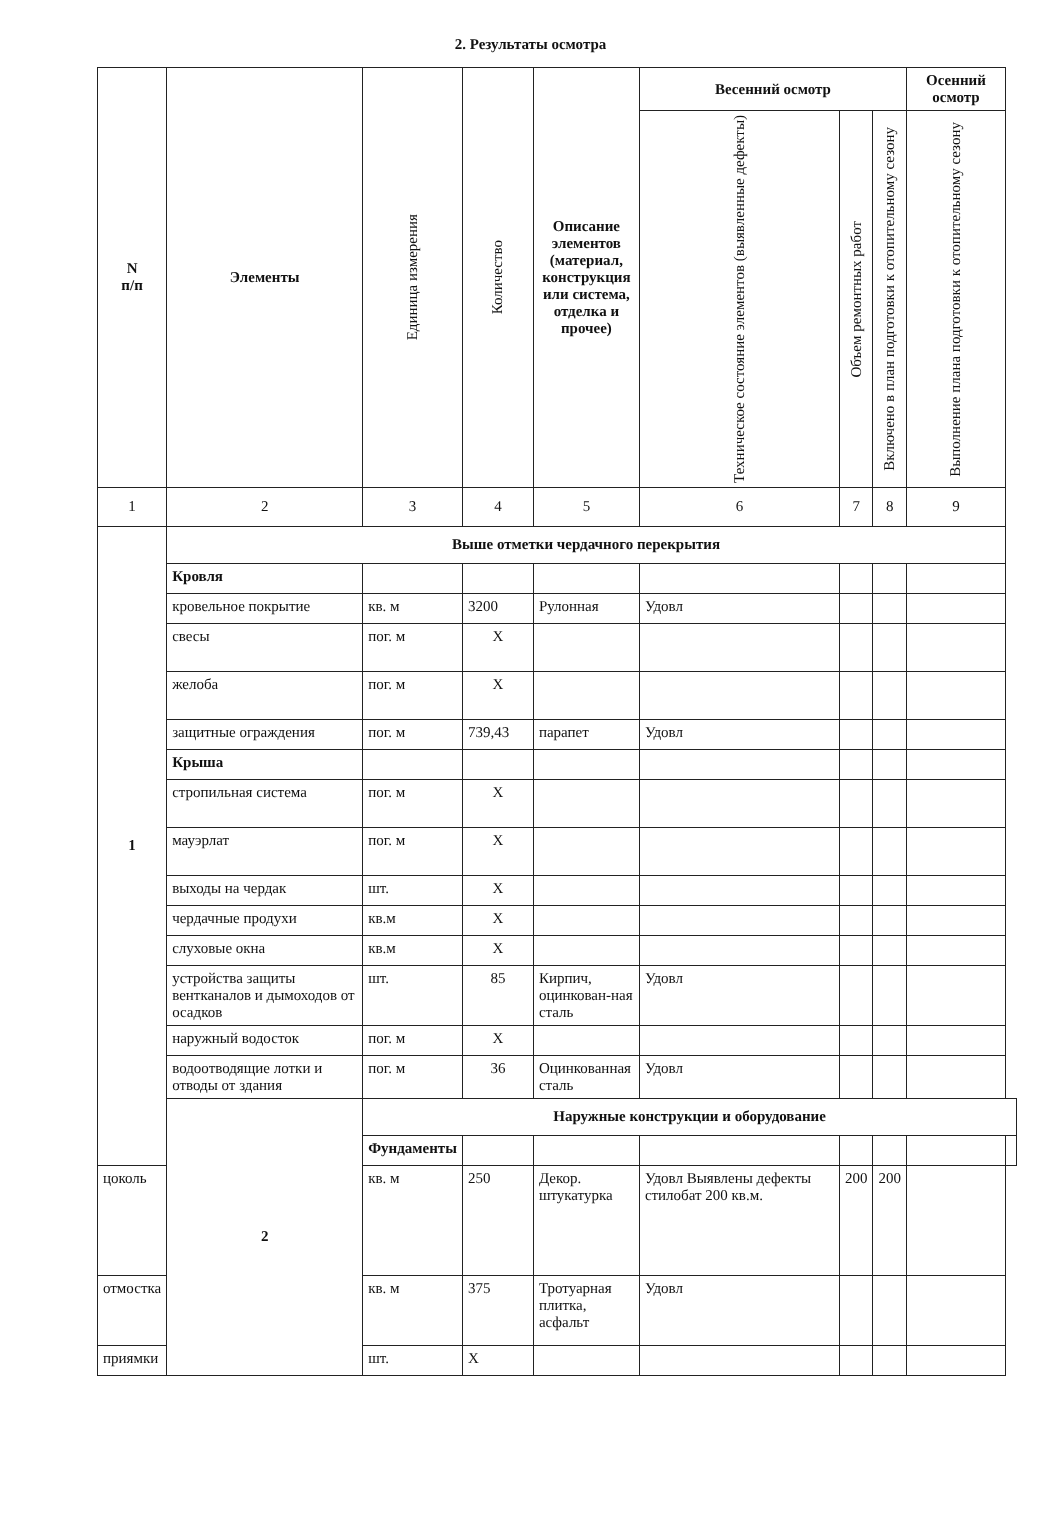2. Результаты осмотра
| N п/п | Элементы | Единица измерения | Количество | Описание элементов (материал, конструкция или система, отделка и прочее) | Весенний осмотр | | | Осенний осмотр | |
| --- | --- | --- | --- | --- | --- | --- | --- | --- | --- |
| | | | | | Техническое состояние элементов (выявленные дефекты) | Объем ремонтных работ | Включено в план подготовки к отопительному сезону | Выполнение плана подготовки к отопительному сезону | |
| 1 | 2 | 3 | 4 | 5 | 6 | 7 | 8 | 9 | |
| 1 | Выше отметки чердачного перекрытия | | | | | | | | |
| | Кровля | | | | | | | | |
| | кровельное покрытие | кв. м | 3200 | Рулонная | Удовл | | | | |
| | свесы | пог. м | X | | | | | | |
| | желоба | пог. м | X | | | | | | |
| | защитные ограждения | пог. м | 739,43 | парапет | Удовл | | | | |
| | Крыша | | | | | | | | |
| | стропильная система | пог. м | X | | | | | | |
| | мауэрлат | пог. м | X | | | | | | |
| | выходы на чердак | шт. | X | | | | | | |
| | чердачные продухи | кв.м | X | | | | | | |
| | слуховые окна | кв.м | X | | | | | | |
| | устройства защиты вентканалов и дымоходов от осадков | шт. | 85 | Кирпич, оцинкован-ная сталь | Удовл | | | | |
| | наружный водосток | пог. м | X | | | | | | |
| | водоотводящие лотки и отводы от здания | пог. м | 36 | Оцинкованная сталь | Удовл | | | | |
| | 2 | Наружные конструкции и оборудование | | | | | | | |
| | | Фундаменты | | | | | | | |
| цоколь | | кв. м | 250 | Декор. штукатурка | Удовл Выявлены дефекты стилобат 200 кв.м. | 200 | 200 | | |
| отмостка | | кв. м | 375 | Тротуарная плитка, асфальт | Удовл | | | | |
| приямки | | шт. | X | | | | | | |